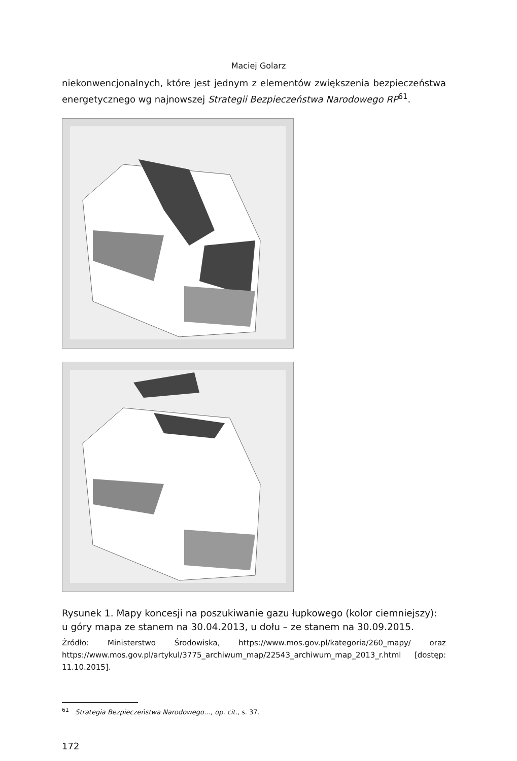Maciej Golarz
niekonwencjonalnych, które jest jednym z elementów zwiększenia bezpieczeństwa energetycznego wg najnowszej Strategii Bezpieczeństwa Narodowego RP<sup>61</sup>.
Rysunek 1. Mapy koncesji na poszukiwanie gazu łupkowego (kolor ciemniejszy): u góry mapa ze stanem na 30.04.2013, u dołu – ze stanem na 30.09.2015.
Źródło: Ministerstwo Środowiska, https://www.mos.gov.pl/kategoria/260_mapy/ oraz https://www.mos.gov.pl/artykul/3775_archiwum_map/22543_archiwum_map_2013_r.html [dostęp: 11.10.2015].
<sup>61</sup> Strategia Bezpieczeństwa Narodowego…, op. cit., s. 37.
172